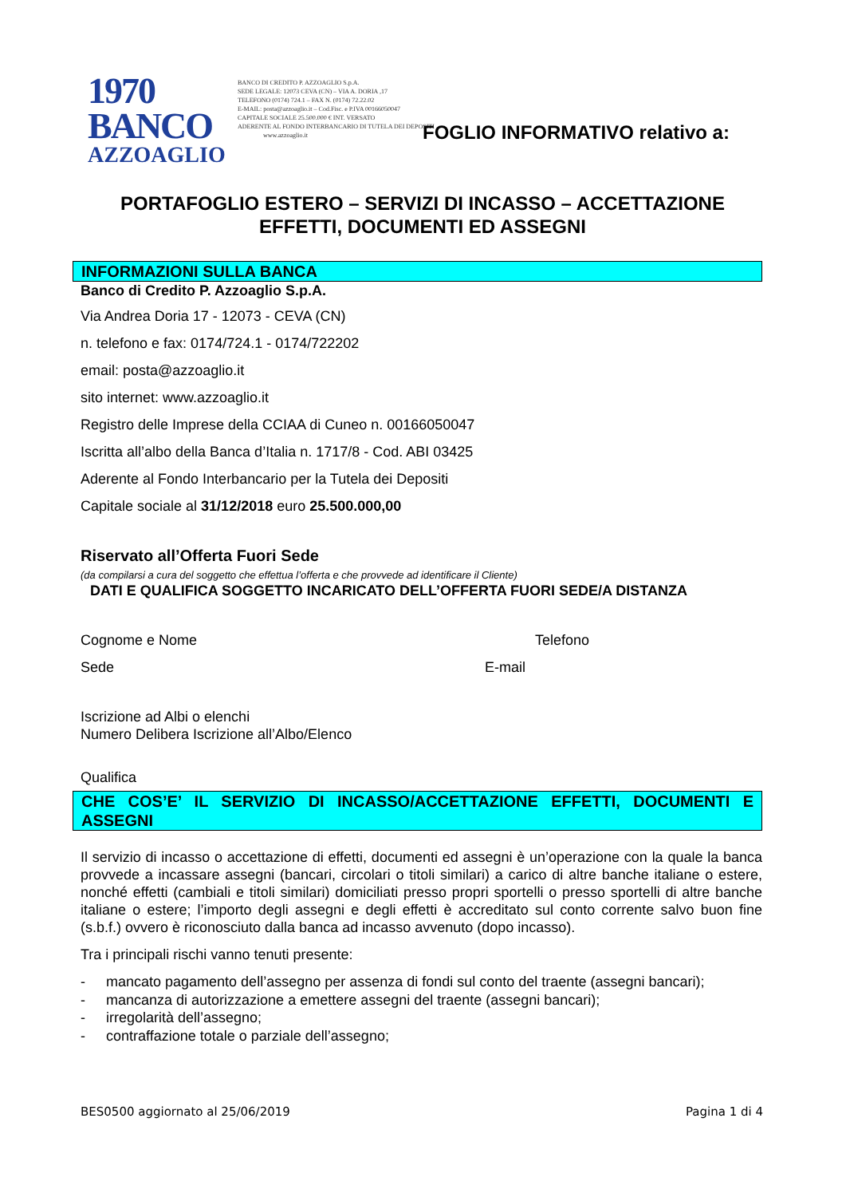1970 BANCO
AZZOAGLIO
BANCO DI CREDITO P. AZZOAGLIO S.p.A.
SEDE LEGALE: 12073 CEVA (CN) – VIA A. DORIA ,17
TELEFONO (0174) 724.1 – FAX N. (0174) 72.22.02
E-MAIL: posta@azzoaglio.it – Cod.Fisc. e P.IVA 00166050047
CAPITALE SOCIALE 25.500.000 € INT. VERSATO
ADERENTE AL FONDO INTERBANCARIO DI TUTELA DEI DEPOSITI
www.azzoaglio.it
FOGLIO INFORMATIVO relativo a:
PORTAFOGLIO ESTERO – SERVIZI DI INCASSO – ACCETTAZIONE
EFFETTI, DOCUMENTI ED ASSEGNI
INFORMAZIONI SULLA BANCA
Banco di Credito P. Azzoaglio S.p.A.
Via Andrea Doria 17 - 12073 - CEVA (CN)
n. telefono e fax: 0174/724.1 - 0174/722202
email: posta@azzoaglio.it
sito internet: www.azzoaglio.it
Registro delle Imprese della CCIAA di Cuneo n. 00166050047
Iscritta all’albo della Banca d’Italia n. 1717/8 - Cod. ABI 03425
Aderente al Fondo Interbancario per la Tutela dei Depositi
Capitale sociale al 31/12/2018 euro 25.500.000,00
Riservato all’Offerta Fuori Sede
(da compilarsi a cura del soggetto che effettua l’offerta e che provvede ad identificare il Cliente)
DATI E QUALIFICA SOGGETTO INCARICATO DELL’OFFERTA FUORI SEDE/A DISTANZA
Cognome e Nome Telefono
Sede E-mail
Iscrizione ad Albi o elenchi
Numero Delibera Iscrizione all’Albo/Elenco
Qualifica
CHE COS’E’ IL SERVIZIO DI INCASSO/ACCETTAZIONE EFFETTI, DOCUMENTI E ASSEGNI
Il servizio di incasso o accettazione di effetti, documenti ed assegni è un’operazione con la quale la banca provvede a incassare assegni (bancari, circolari o titoli similari) a carico di altre banche italiane o estere, nonché effetti (cambiali e titoli similari) domiciliati presso propri sportelli o presso sportelli di altre banche italiane o estere; l’importo degli assegni e degli effetti è accreditato sul conto corrente salvo buon fine (s.b.f.) ovvero è riconosciuto dalla banca ad incasso avvenuto (dopo incasso).
Tra i principali rischi vanno tenuti presente:
- mancato pagamento dell’assegno per assenza di fondi sul conto del traente (assegni bancari);
- mancanza di autorizzazione a emettere assegni del traente (assegni bancari);
- irregolarità dell’assegno;
- contraffazione totale o parziale dell’assegno;
BES0500 aggiornato al 25/06/2019 Pagina 1 di 4